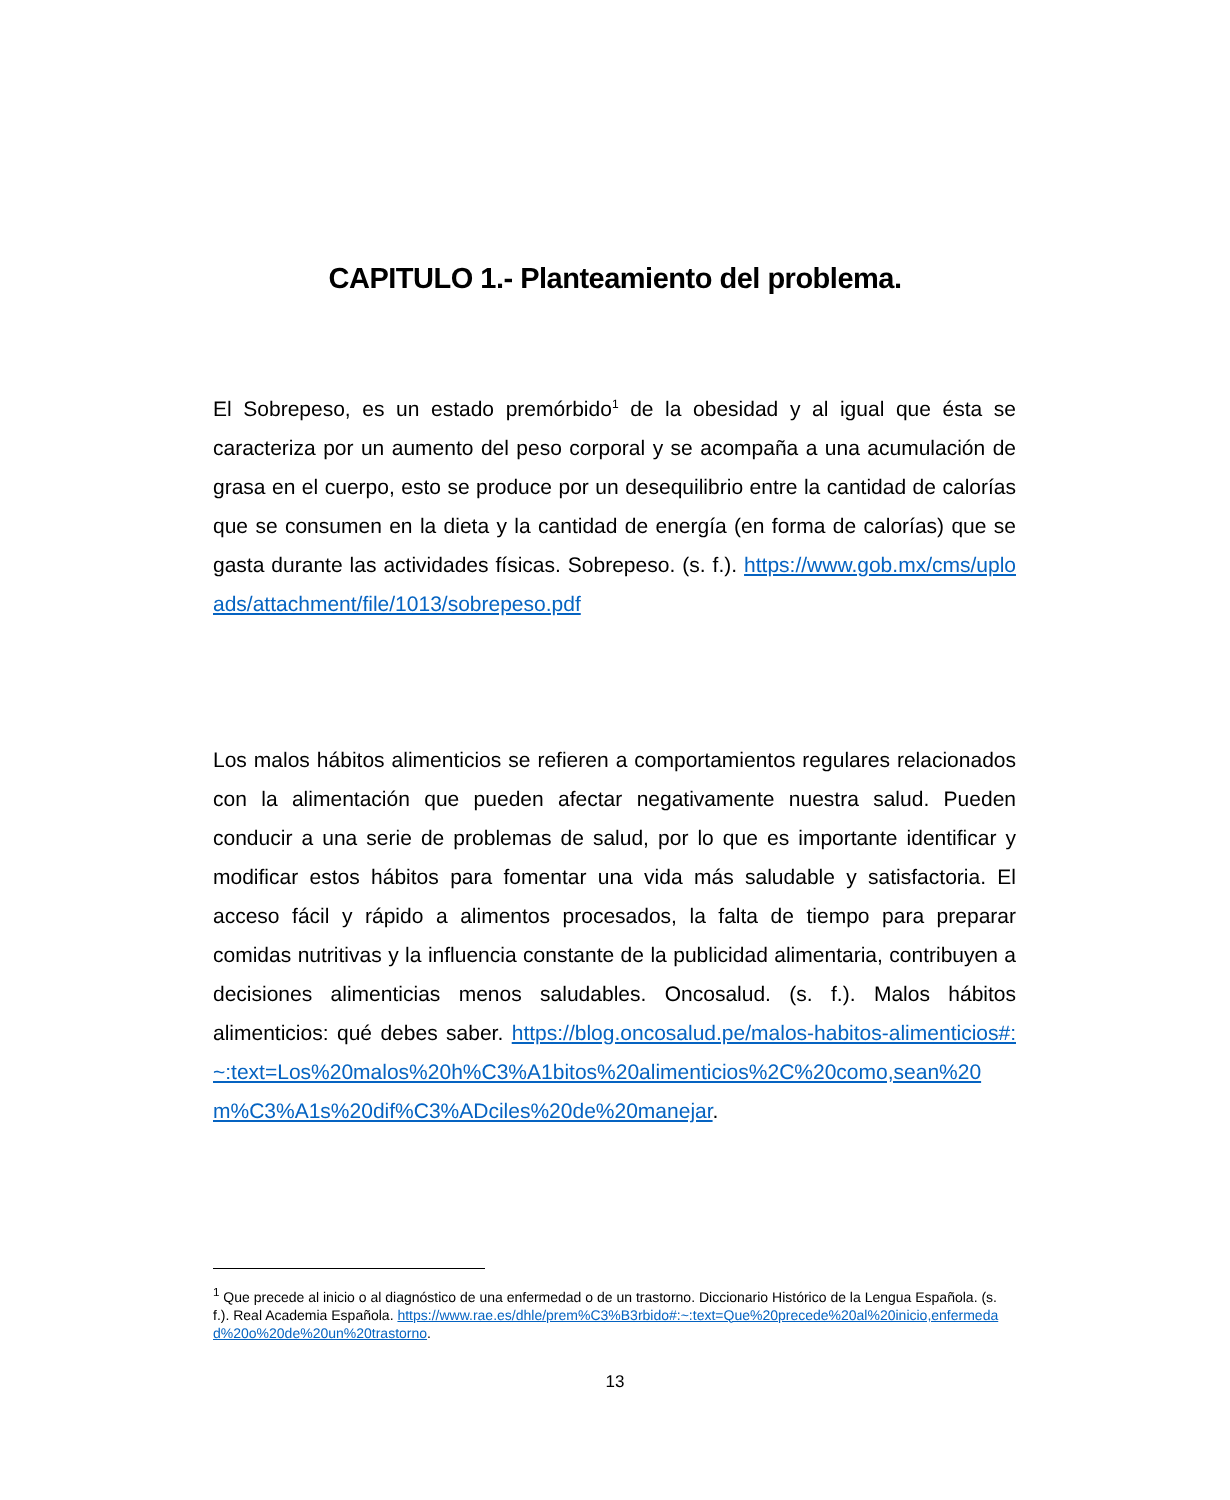CAPITULO 1.- Planteamiento del problema.
El Sobrepeso, es un estado premórbido<sup>1</sup> de la obesidad y al igual que ésta se caracteriza por un aumento del peso corporal y se acompaña a una acumulación de grasa en el cuerpo, esto se produce por un desequilibrio entre la cantidad de calorías que se consumen en la dieta y la cantidad de energía (en forma de calorías) que se gasta durante las actividades físicas. Sobrepeso. (s. f.). https://www.gob.mx/cms/uploads/attachment/file/1013/sobrepeso.pdf
Los malos hábitos alimenticios se refieren a comportamientos regulares relacionados con la alimentación que pueden afectar negativamente nuestra salud. Pueden conducir a una serie de problemas de salud, por lo que es importante identificar y modificar estos hábitos para fomentar una vida más saludable y satisfactoria. El acceso fácil y rápido a alimentos procesados, la falta de tiempo para preparar comidas nutritivas y la influencia constante de la publicidad alimentaria, contribuyen a decisiones alimenticias menos saludables. Oncosalud. (s. f.). Malos hábitos alimenticios: qué debes saber. https://blog.oncosalud.pe/malos-habitos-alimenticios#:~:text=Los%20malos%20h%C3%A1bitos%20alimenticios%2C%20como,sean%20m%C3%A1s%20dif%C3%ADciles%20de%20manejar.
<sup>1</sup> Que precede al inicio o al diagnóstico de una enfermedad o de un trastorno. Diccionario Histórico de la Lengua Española. (s. f.). Real Academia Española. https://www.rae.es/dhle/prem%C3%B3rbido#:~:text=Que%20precede%20al%20inicio,enfermedad%20o%20de%20un%20trastorno.
13